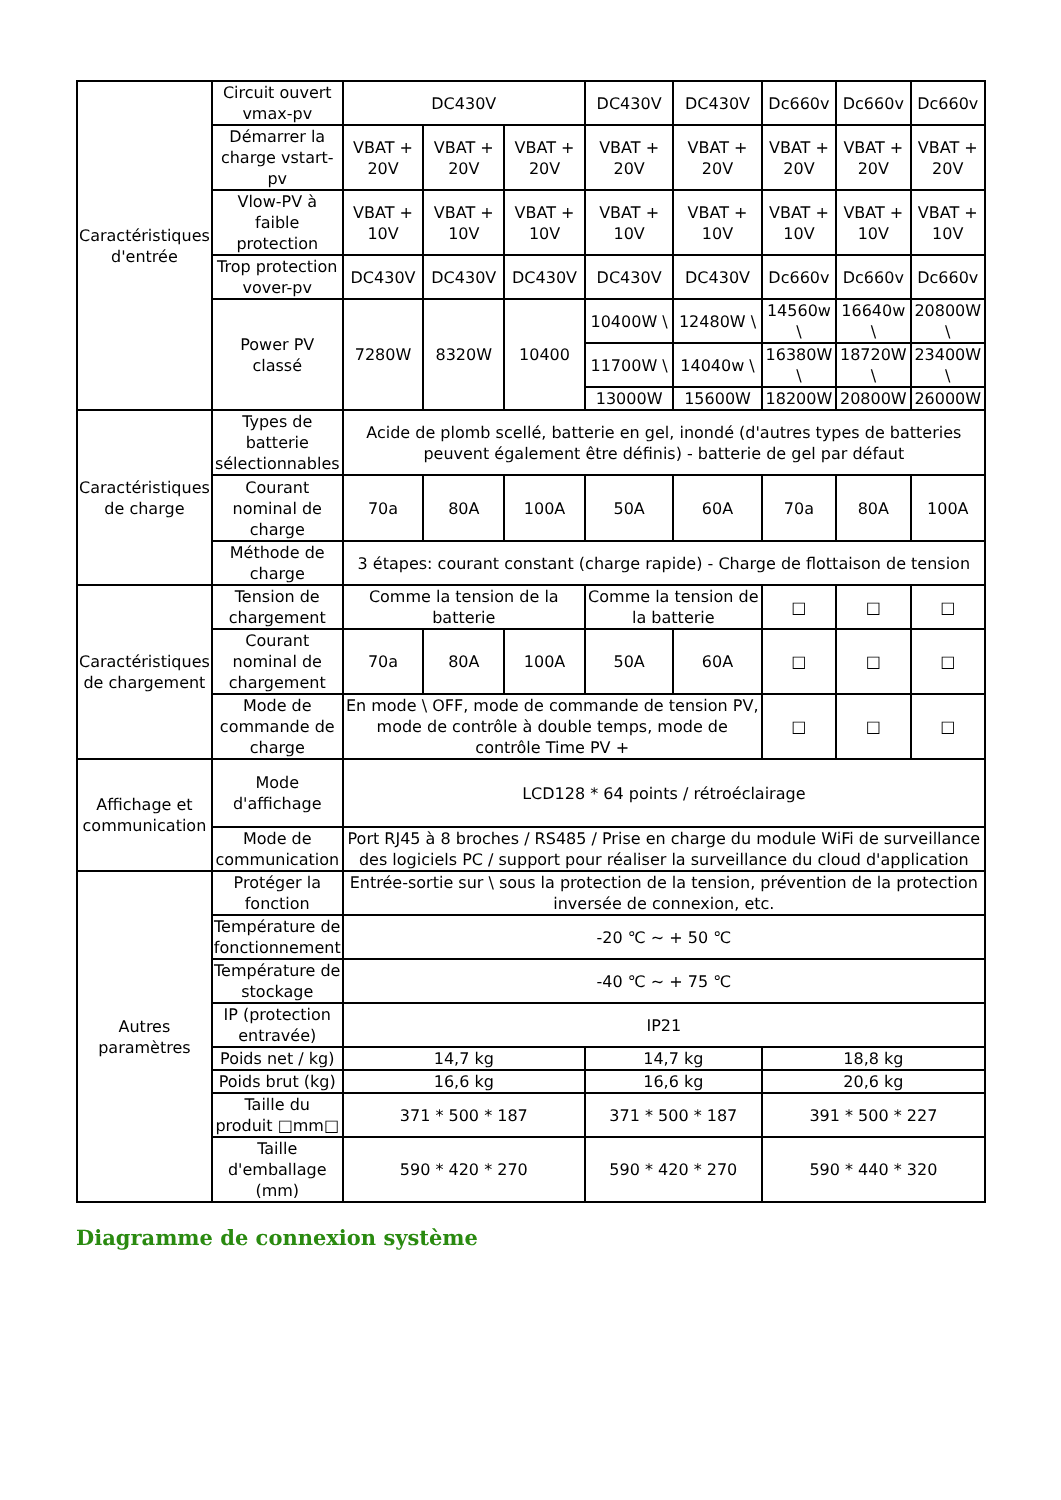| Caractéristiques d'entrée | Circuit ouvert vmax-pv | DC430V | | | DC430V | DC430V | Dc660v | Dc660v | Dc660v |
| | Démarrer la charge vstart-pv | VBAT + 20V | VBAT + 20V | VBAT + 20V | VBAT + 20V | VBAT + 20V | VBAT + 20V | VBAT + 20V | VBAT + 20V |
| | Vlow-PV à faible protection | VBAT + 10V | VBAT + 10V | VBAT + 10V | VBAT + 10V | VBAT + 10V | VBAT + 10V | VBAT + 10V | VBAT + 10V |
| | Trop protection vover-pv | DC430V | DC430V | DC430V | DC430V | DC430V | Dc660v | Dc660v | Dc660v |
| | Power PV classé | 7280W | 8320W | 10400 | 10400W \ | 12480W \ | 14560w \ | 16640w \ | 20800W \ |
| | | | | | 11700W \ | 14040w \ | 16380W \ | 18720W \ | 23400W \ |
| | | | | | 13000W | 15600W | 18200W | 20800W | 26000W |
| Caractéristiques de charge | Types de batterie sélectionnables | Acide de plomb scellé, batterie en gel, inondé (d'autres types de batteries peuvent également être définis) - batterie de gel par défaut | | | | | | | |
| | Courant nominal de charge | 70a | 80A | 100A | 50A | 60A | 70a | 80A | 100A |
| | Méthode de charge | 3 étapes: courant constant (charge rapide) - Charge de flottaison de tension | | | | | | | |
| Caractéristiques de chargement | Tension de chargement | Comme la tension de la batterie | | | Comme la tension de la batterie | | □ | □ | □ |
| | Courant nominal de chargement | 70a | 80A | 100A | 50A | 60A | □ | □ | □ |
| | Mode de commande de charge | En mode \ OFF, mode de commande de tension PV, mode de contrôle à double temps, mode de contrôle Time PV + | | | | | □ | □ | □ |
| Affichage et communication | Mode d'affichage | LCD128 * 64 points / rétroéclairage | | | | | | | |
| | Mode de communication | Port RJ45 à 8 broches / RS485 / Prise en charge du module WiFi de surveillance des logiciels PC / support pour réaliser la surveillance du cloud d'application | | | | | | | |
| Autres paramètres | Protéger la fonction | Entrée-sortie sur \ sous la protection de la tension, prévention de la protection inversée de connexion, etc. | | | | | | | |
| | Température de fonctionnement | -20 ℃ ~ + 50 ℃ | | | | | | | |
| | Température de stockage | -40 ℃ ~ + 75 ℃ | | | | | | | |
| | IP (protection entravée) | IP21 | | | | | | | |
| | Poids net / kg) | 14,7 kg | | | 14,7 kg | | 18,8 kg | | |
| | Poids brut (kg) | 16,6 kg | | | 16,6 kg | | 20,6 kg | | |
| | Taille du produit □mm□ | 371 * 500 * 187 | | | 371 * 500 * 187 | | 391 * 500 * 227 | | |
| | Taille d'emballage (mm) | 590 * 420 * 270 | | | 590 * 420 * 270 | | 590 * 440 * 320 | | |
Diagramme de connexion système